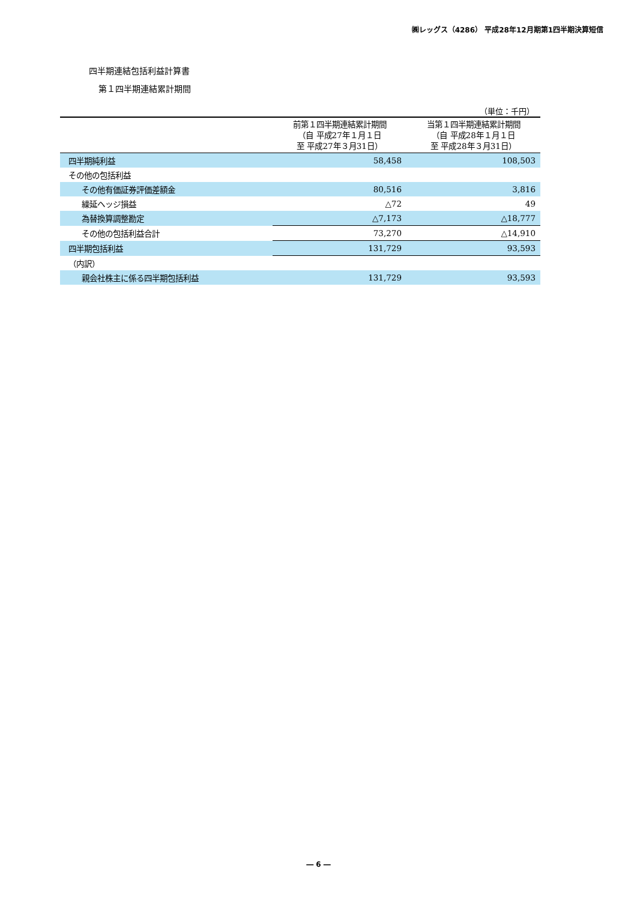㈱レッグス（4286） 平成28年12月期第1四半期決算短信
四半期連結包括利益計算書
第１四半期連結累計期間
（単位：千円）
| | 前第１四半期連結累計期間 （自 平成27年１月１日 至 平成27年３月31日） | 当第１四半期連結累計期間 （自 平成28年１月１日 至 平成28年３月31日） |
| --- | --- | --- |
| 四半期純利益 | 58,458 | 108,503 |
| その他の包括利益 | | |
| その他有価証券評価差額金 | 80,516 | 3,816 |
| 繰延ヘッジ損益 | △72 | 49 |
| 為替換算調整勘定 | △7,173 | △18,777 |
| その他の包括利益合計 | 73,270 | △14,910 |
| 四半期包括利益 | 131,729 | 93,593 |
| （内訳） | | |
| 親会社株主に係る四半期包括利益 | 131,729 | 93,593 |
― 6 ―